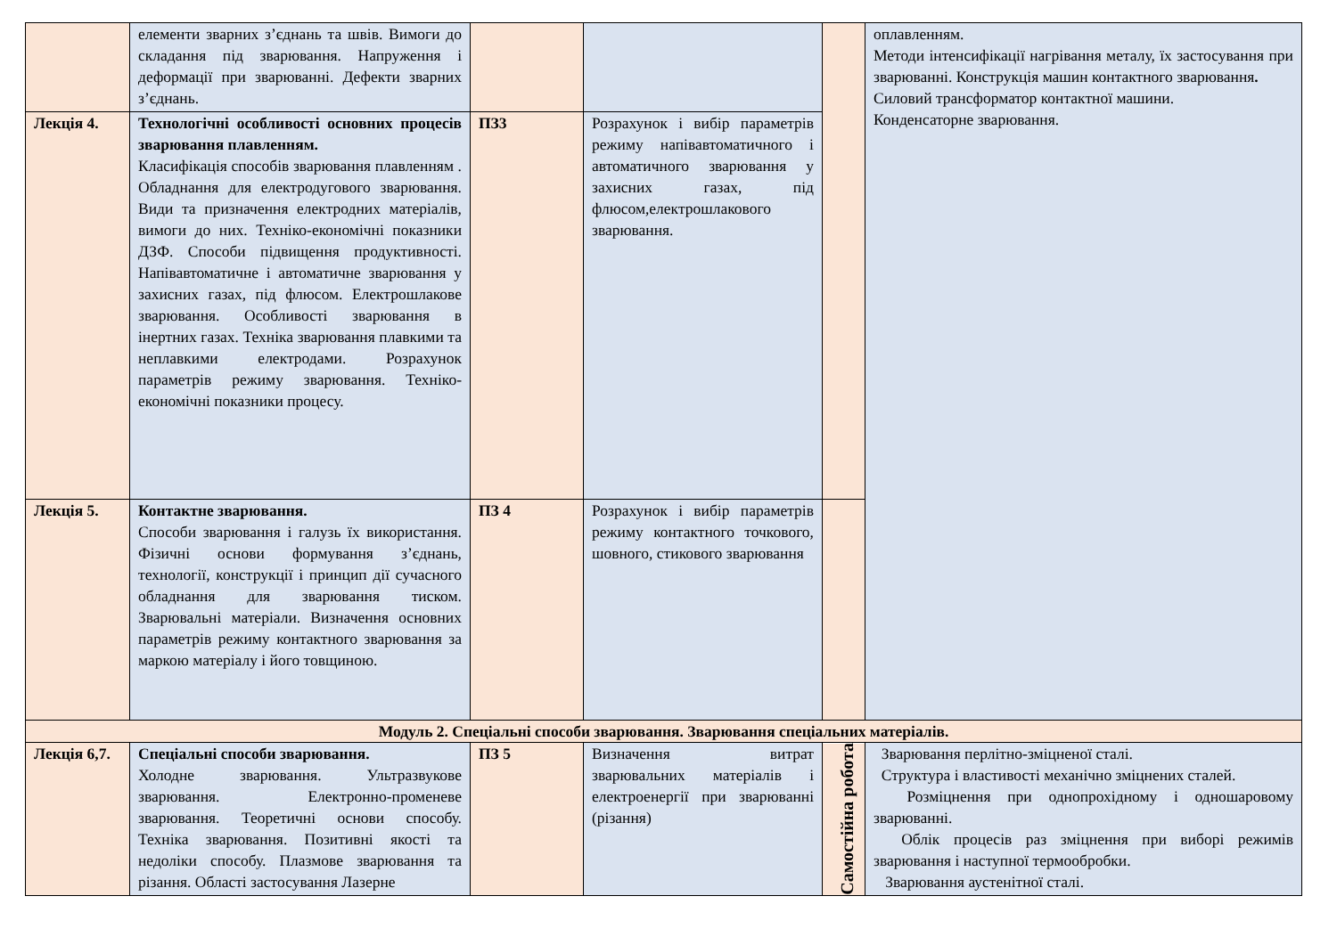| | елементи зварних з’єднань та швів. Вимоги до складання під зварювання. Напруження і деформації при зварюванні. Дефекти зварних з’єднань. | | | | оплавленням. Методи інтенсифікації нагрівання металу, їх застосування при зварюванні. Конструкція машин контактного зварювання . Силовий трансформатор контактної машини. Конденсаторне зварювання. |
| Лекція 4. | Технологічні особливості основних процесів зварювання плавленням. Класифікація способів зварювання плавленням . Обладнання для електродугового зварювання. Види та призначення електродних матеріалів, вимоги до них. Техніко-економічні показники ДЗФ. Способи підвищення продуктивності. Напівавтоматичне і автоматичне зварювання у захисних газах, під флюсом. Електрошлакове зварювання. Особливості зварювання в інертних газах. Техніка зварювання плавкими та неплавкими електродами. Розрахунок параметрів режиму зварювання. Техніко-економічні показники процесу. | ПЗ3 | Розрахунок і вибір параметрів режиму напівавтоматичного і автоматичного зварювання у захисних газах, під флюсом,електрошлакового зварювання. | | |
| Лекція 5. | Контактне зварювання. Способи зварювання і галузь їх використання. Фізичні основи формування з’єднань, технології, конструкції і принцип дії сучасного обладнання для зварювання тиском. Зварювальні матеріали. Визначення основних параметрів режиму контактного зварювання за маркою матеріалу і його товщиною. | ПЗ 4 | Розрахунок і вибір параметрів режиму контактного точкового, шовного, стикового зварювання | | |
| Модуль 2. Спеціальні способи зварювання. Зварювання спеціальних матеріалів. | | | | | |
| Лекція 6,7. | Спеціальні способи зварювання. Холодне зварювання. Ультразвукове зварювання. Електронно-променеве зварювання. Теоретичні основи способу. Техніка зварювання. Позитивні якості та недоліки способу. Плазмове зварювання та різання. Області застосування Лазерне | ПЗ 5 | Визначення витрат зварювальних матеріалів і електроенергії при зварюванні (різання) | Самостійна робота | Зварювання перлітно-зміцненої сталі. Структура і властивості механічно зміцнених сталей. Розміцнення при однопрохідному і одношаровому зварюванні. Облік процесів раз зміцнення при виборі режимів зварювання і наступної термообробки. Зварювання аустенітної сталі. |